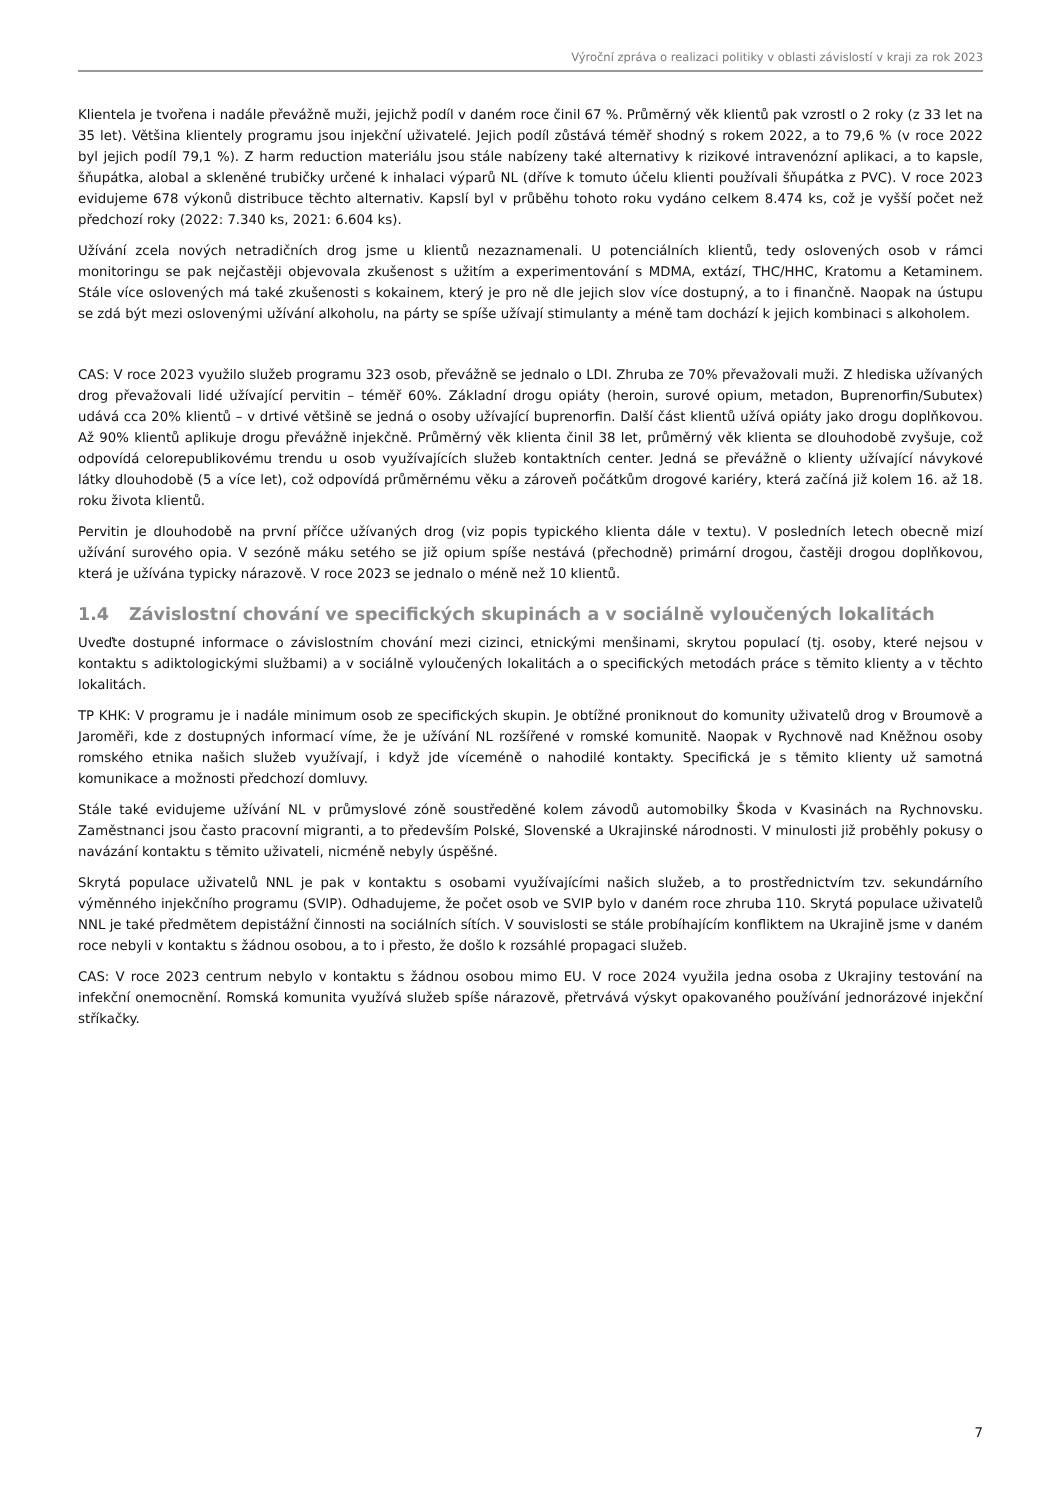Výroční zpráva o realizaci politiky v oblasti závislostí v kraji za rok 2023
Klientela je tvořena i nadále převážně muži, jejichž podíl v daném roce činil 67 %. Průměrný věk klientů pak vzrostl o 2 roky (z 33 let na 35 let). Většina klientely programu jsou injekční uživatelé. Jejich podíl zůstává téměř shodný s rokem 2022, a to 79,6 % (v roce 2022 byl jejich podíl 79,1 %). Z harm reduction materiálu jsou stále nabízeny také alternativy k rizikové intravenózní aplikaci, a to kapsle, šňupátka, alobal a skleněné trubičky určené k inhalaci výparů NL (dříve k tomuto účelu klienti používali šňupátka z PVC). V roce 2023 evidujeme 678 výkonů distribuce těchto alternativ. Kapslí byl v průběhu tohoto roku vydáno celkem 8.474 ks, což je vyšší počet než předchozí roky (2022: 7.340 ks, 2021: 6.604 ks).
Užívání zcela nových netradičních drog jsme u klientů nezaznamenali. U potenciálních klientů, tedy oslovených osob v rámci monitoringu se pak nejčastěji objevovala zkušenost s užitím a experimentování s MDMA, extází, THC/HHC, Kratomu a Ketaminem. Stále více oslovených má také zkušenosti s kokainem, který je pro ně dle jejich slov více dostupný, a to i finančně. Naopak na ústupu se zdá být mezi oslovenými užívání alkoholu, na párty se spíše užívají stimulanty a méně tam dochází k jejich kombinaci s alkoholem.
CAS: V roce 2023 využilo služeb programu 323 osob, převážně se jednalo o LDI. Zhruba ze 70% převažovali muži. Z hlediska užívaných drog převažovali lidé užívající pervitin – téměř 60%. Základní drogu opiáty (heroin, surové opium, metadon, Buprenorfin/Subutex) udává cca 20% klientů – v drtivé většině se jedná o osoby užívající buprenorfin. Další část klientů užívá opiáty jako drogu doplňkovou. Až 90% klientů aplikuje drogu převážně injekčně. Průměrný věk klienta činil 38 let, průměrný věk klienta se dlouhodobě zvyšuje, což odpovídá celorepublikovému trendu u osob využívajících služeb kontaktních center. Jedná se převážně o klienty užívající návykové látky dlouhodobě (5 a více let), což odpovídá průměrnému věku a zároveň počátkům drogové kariéry, která začíná již kolem 16. až 18. roku života klientů.
Pervitin je dlouhodobě na první příčce užívaných drog (viz popis typického klienta dále v textu). V posledních letech obecně mizí užívání surového opia. V sezóně máku setého se již opium spíše nestává (přechodně) primární drogou, častěji drogou doplňkovou, která je užívána typicky nárazově. V roce 2023 se jednalo o méně než 10 klientů.
1.4 Závislostní chování ve specifických skupinách a v sociálně vyloučených lokalitách
Uveďte dostupné informace o závislostním chování mezi cizinci, etnickými menšinami, skrytou populací (tj. osoby, které nejsou v kontaktu s adiktologickými službami) a v sociálně vyloučených lokalitách a o specifických metodách práce s těmito klienty a v těchto lokalitách.
TP KHK: V programu je i nadále minimum osob ze specifických skupin. Je obtížné proniknout do komunity uživatelů drog v Broumově a Jaroměři, kde z dostupných informací víme, že je užívání NL rozšířené v romské komunitě. Naopak v Rychnově nad Kněžnou osoby romského etnika našich služeb využívají, i když jde víceméně o nahodilé kontakty. Specifická je s těmito klienty už samotná komunikace a možnosti předchozí domluvy.
Stále také evidujeme užívání NL v průmyslové zóně soustředěné kolem závodů automobilky Škoda v Kvasinách na Rychnovsku. Zaměstnanci jsou často pracovní migranti, a to především Polské, Slovenské a Ukrajinské národnosti. V minulosti již proběhly pokusy o navázání kontaktu s těmito uživateli, nicméně nebyly úspěšné.
Skrytá populace uživatelů NNL je pak v kontaktu s osobami využívajícími našich služeb, a to prostřednictvím tzv. sekundárního výměnného injekčního programu (SVIP). Odhadujeme, že počet osob ve SVIP bylo v daném roce zhruba 110. Skrytá populace uživatelů NNL je také předmětem depistážní činnosti na sociálních sítích. V souvislosti se stále probíhajícím konfliktem na Ukrajině jsme v daném roce nebyli v kontaktu s žádnou osobou, a to i přesto, že došlo k rozsáhlé propagaci služeb.
CAS: V roce 2023 centrum nebylo v kontaktu s žádnou osobou mimo EU. V roce 2024 využila jedna osoba z Ukrajiny testování na infekční onemocnění. Romská komunita využívá služeb spíše nárazově, přetrvává výskyt opakovaného používání jednorázové injekční stříkačky.
7